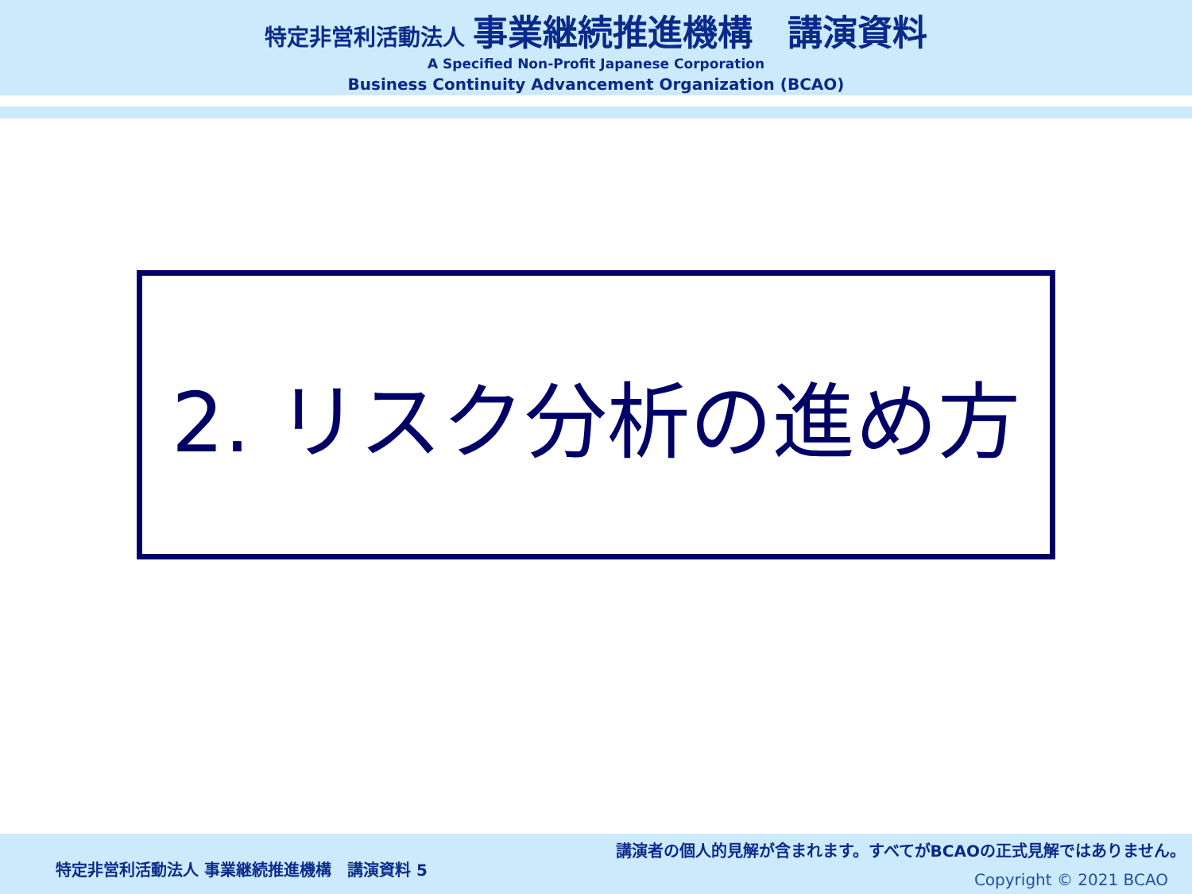特定非営利活動法人 事業継続推進機構　講演資料
A Specified Non-Profit Japanese Corporation
Business Continuity Advancement Organization (BCAO)
2. リスク分析の進め方
特定非営利活動法人 事業継続推進機構　講演資料 5
講演者の個人的見解が含まれます。すべてがBCAOの正式見解ではありません。
Copyright © 2021 BCAO